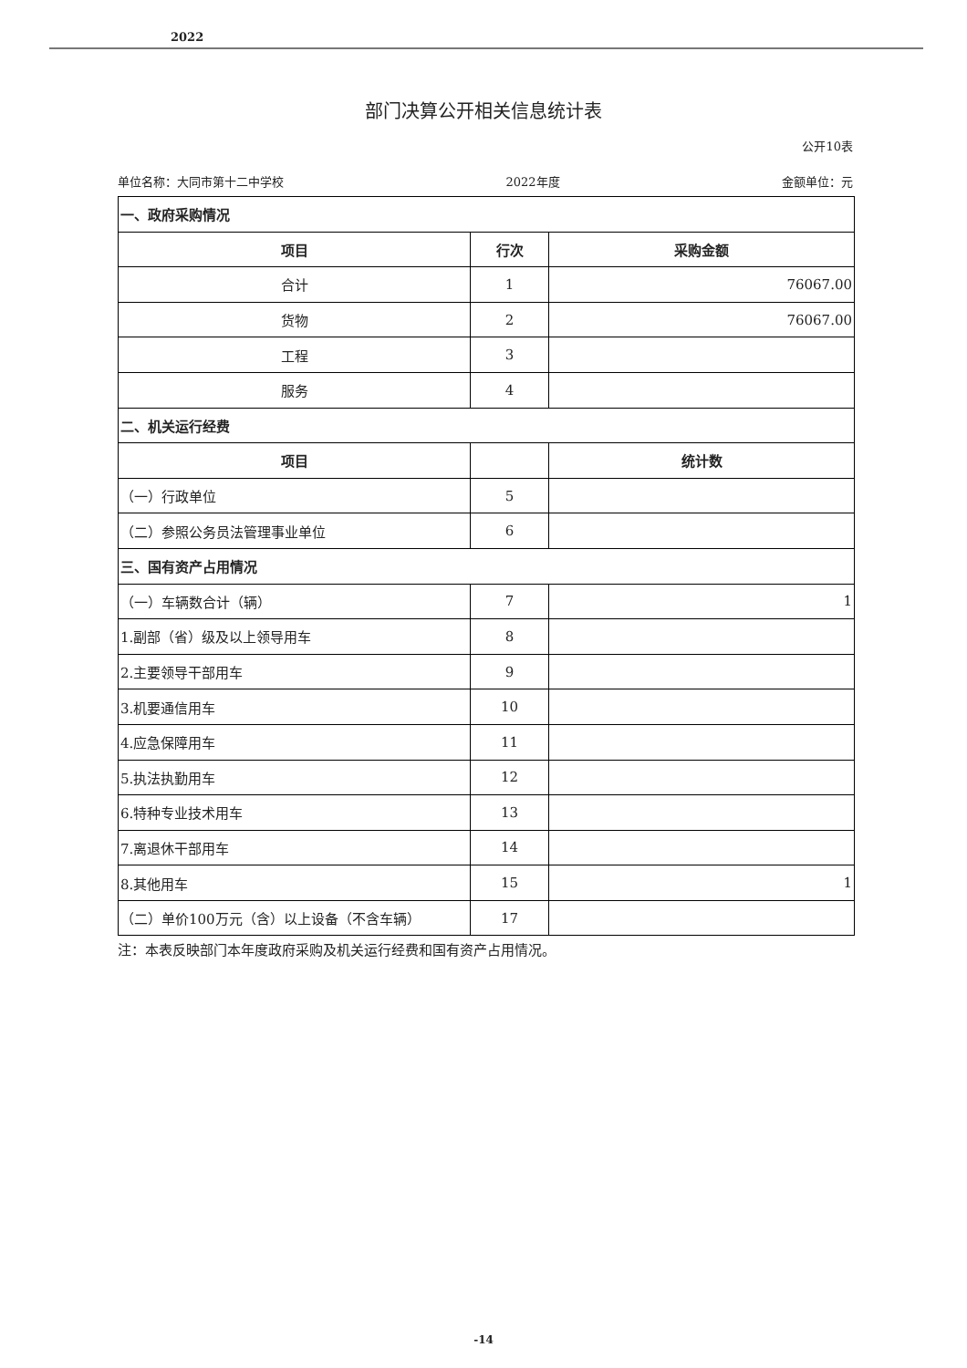2022
部门决算公开相关信息统计表
公开10表
单位名称：大同市第十二中学校 2022年度 金额单位：元
| 一、政府采购情况 | | |
| --- | --- | --- |
| 项目 | 行次 | 采购金额 |
| 合计 | 1 | 76067.00 |
| 货物 | 2 | 76067.00 |
| 工程 | 3 | |
| 服务 | 4 | |
| 二、机关运行经费 | | |
| 项目 | | 统计数 |
| （一）行政单位 | 5 | |
| （二）参照公务员法管理事业单位 | 6 | |
| 三、国有资产占用情况 | | |
| （一）车辆数合计（辆） | 7 | 1 |
| 1.副部（省）级及以上领导用车 | 8 | |
| 2.主要领导干部用车 | 9 | |
| 3.机要通信用车 | 10 | |
| 4.应急保障用车 | 11 | |
| 5.执法执勤用车 | 12 | |
| 6.特种专业技术用车 | 13 | |
| 7.离退休干部用车 | 14 | |
| 8.其他用车 | 15 | 1 |
| （二）单价100万元（含）以上设备（不含车辆） | 17 | |
注：本表反映部门本年度政府采购及机关运行经费和国有资产占用情况。
-14